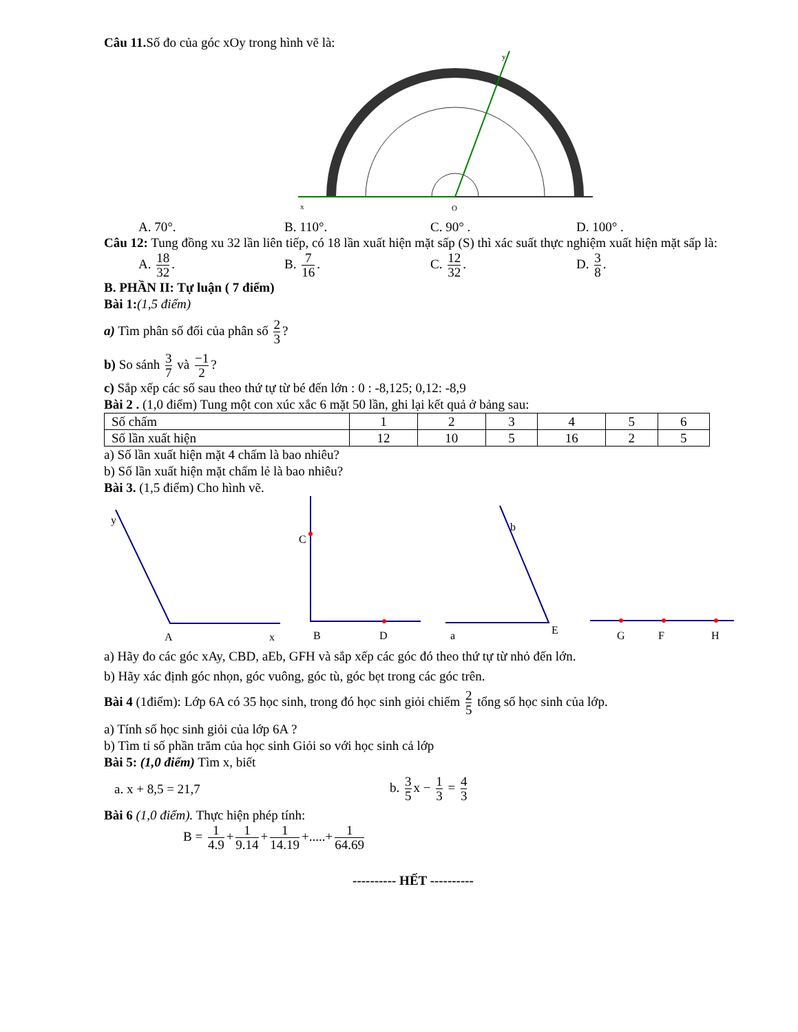Câu 11. Số đo của góc xOy trong hình vẽ là:
x
O
y
A. 70°. B. 110°. C. 90° . D. 100° .
Câu 12: Tung đồng xu 32 lần liên tiếp, có 18 lần xuất hiện mặt sấp (S) thì xác suất thực nghiệm xuất hiện mặt sấp là:
A. 18 32. B. 7 16. C. 12 32. D. 3 8.
B. PHẦN II: Tự luận ( 7 điểm)
Bài 1:(1,5 điểm)
a) Tìm phân số đối của phân số 2 3?
b) So sánh 3 7 và −1 2?
c) Sắp xếp các số sau theo thứ tự từ bé đến lớn : 0 : -8,125; 0,12: -8,9
Bài 2 . (1,0 điểm) Tung một con xúc xắc 6 mặt 50 lần, ghi lại kết quả ở bảng sau:
| Số chấm | 1 | 2 | 3 | 4 | 5 | 6 |
| Số lần xuất hiện | 12 | 10 | 5 | 16 | 2 | 5 |
a) Số lần xuất hiện mặt 4 chấm là bao nhiêu?
b) Số lần xuất hiện mặt chấm lẻ là bao nhiêu?
Bài 3. (1,5 điểm) Cho hình vẽ.
y
A
x
C
B
D
b
a
E
G
F
H
a) Hãy đo các góc xAy, CBD, aEb, GFH và sắp xếp các góc đó theo thứ tự từ nhỏ đến lớn.
b) Hãy xác định góc nhọn, góc vuông, góc tù, góc bẹt trong các góc trên.
Bài 4 (1điểm): Lớp 6A có 35 học sinh, trong đó học sinh giỏi chiếm 2 5 tổng số học sinh của lớp.
a) Tính số học sinh giỏi của lớp 6A ?
b) Tìm tỉ số phần trăm của học sinh Giỏi so với học sinh cả lớp
Bài 5: (1,0 điểm) Tìm x, biết
a. x + 8,5 = 21,7
b. 3 5 x − 1 3 = 4 3
Bài 6 (1,0 điểm). Thực hiện phép tính:
B = 1 4.9 + 1 9.14 + 1 14.19 +.....+ 1 64.69
---------- HẾT ----------